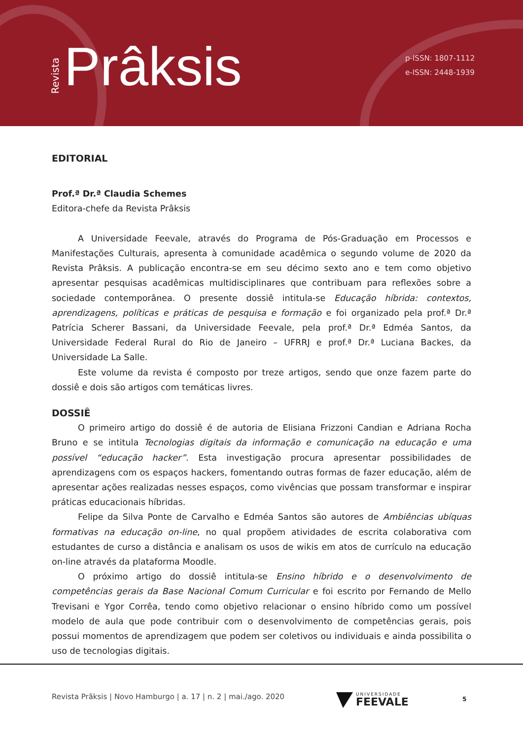Revista Prâksis
p-ISSN: 1807-1112
e-ISSN: 2448-1939
EDITORIAL
Prof.ª Dr.ª Claudia Schemes
Editora-chefe da Revista Prâksis
A Universidade Feevale, através do Programa de Pós-Graduação em Processos e Manifestações Culturais, apresenta à comunidade acadêmica o segundo volume de 2020 da Revista Prâksis. A publicação encontra-se em seu décimo sexto ano e tem como objetivo apresentar pesquisas acadêmicas multidisciplinares que contribuam para reflexões sobre a sociedade contemporânea. O presente dossiê intitula-se Educação híbrida: contextos, aprendizagens, políticas e práticas de pesquisa e formação e foi organizado pela prof.ª Dr.ª Patrícia Scherer Bassani, da Universidade Feevale, pela prof.ª Dr.ª Edméa Santos, da Universidade Federal Rural do Rio de Janeiro – UFRRJ e prof.ª Dr.ª Luciana Backes, da Universidade La Salle.
Este volume da revista é composto por treze artigos, sendo que onze fazem parte do dossiê e dois são artigos com temáticas livres.
DOSSIÊ
O primeiro artigo do dossiê é de autoria de Elisiana Frizzoni Candian e Adriana Rocha Bruno e se intitula Tecnologias digitais da informação e comunicação na educação e uma possível “educação hacker”. Esta investigação procura apresentar possibilidades de aprendizagens com os espaços hackers, fomentando outras formas de fazer educação, além de apresentar ações realizadas nesses espaços, como vivências que possam transformar e inspirar práticas educacionais híbridas.
Felipe da Silva Ponte de Carvalho e Edméa Santos são autores de Ambiências ubíquas formativas na educação on-line, no qual propõem atividades de escrita colaborativa com estudantes de curso a distância e analisam os usos de wikis em atos de currículo na educação on-line através da plataforma Moodle.
O próximo artigo do dossiê intitula-se Ensino híbrido e o desenvolvimento de competências gerais da Base Nacional Comum Curricular e foi escrito por Fernando de Mello Trevisani e Ygor Corrêa, tendo como objetivo relacionar o ensino híbrido como um possível modelo de aula que pode contribuir com o desenvolvimento de competências gerais, pois possui momentos de aprendizagem que podem ser coletivos ou individuais e ainda possibilita o uso de tecnologias digitais.
Revista Prâksis | Novo Hamburgo | a. 17 | n. 2 | mai./ago. 2020
UNIVERSIDADE
FEEVALE
5